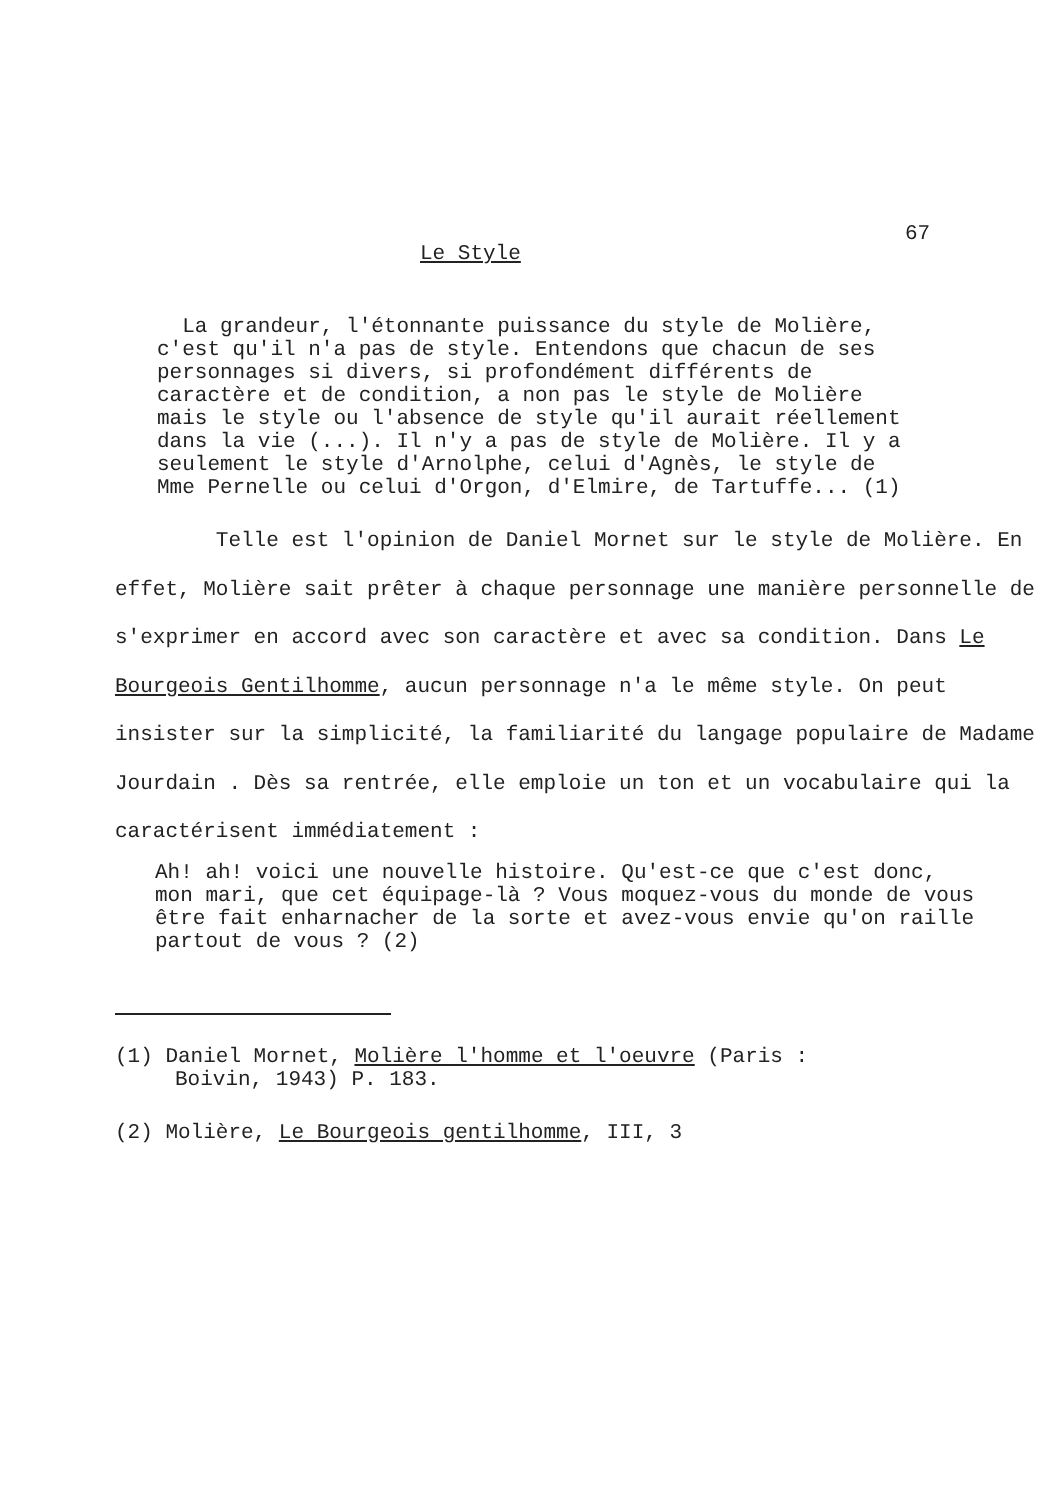67
Le Style
La grandeur, l'étonnante puissance du style de Molière, c'est qu'il n'a pas de style. Entendons que chacun de ses personnages si divers, si profondément différents de caractère et de condition, a non pas le style de Molière mais le style ou l'absence de style qu'il aurait réellement dans la vie (...). Il n'y a pas de style de Molière. Il y a seulement le style d'Arnolphe, celui d'Agnès, le style de Mme Pernelle ou celui d'Orgon, d'Elmire, de Tartuffe... (1)
Telle est l'opinion de Daniel Mornet sur le style de Molière. En effet, Molière sait prêter à chaque personnage une manière personnelle de s'exprimer en accord avec son caractère et avec sa condition. Dans Le Bourgeois Gentilhomme, aucun personnage n'a le même style. On peut insister sur la simplicité, la familiarité du langage populaire de Madame Jourdain . Dès sa rentrée, elle emploie un ton et un vocabulaire qui la caractérisent immédiatement :
Ah! ah! voici une nouvelle histoire. Qu'est-ce que c'est donc, mon mari, que cet équipage-là ? Vous moquez-vous du monde de vous être fait enharnacher de la sorte et avez-vous envie qu'on raille partout de vous ? (2)
(1) Daniel Mornet, Molière l'homme et l'oeuvre (Paris :
Boivin, 1943) P. 183.
(2) Molière, Le Bourgeois gentilhomme, III, 3